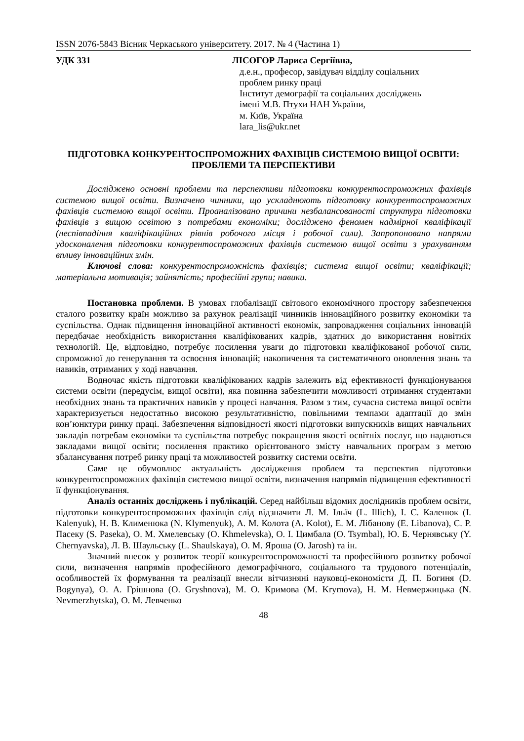ISSN 2076-5843 Вісник Черкаського університету. 2017. № 4 (Частина 1)
УДК 331 ЛІСОГОР Лариса Сергіївна,
д.е.н., професор, завідувач відділу соціальних
проблем ринку праці
Інститут демографії та соціальних досліджень
імені М.В. Птухи НАН України,
м. Київ, Україна
lara_lis@ukr.net
ПІДГОТОВКА КОНКУРЕНТОСПРОМОЖНИХ ФАХІВЦІВ СИСТЕМОЮ ВИЩОЇ ОСВІТИ: ПРОБЛЕМИ ТА ПЕРСПЕКТИВИ
Досліджено основні проблеми та перспективи підготовки конкурентоспроможних фахівців системою вищої освіти. Визначено чинники, що ускладнюють підготовку конкурентоспроможних фахівців системою вищої освіти. Проаналізовано причини незбалансованості структури підготовки фахівців з вищою освітою з потребами економіки; досліджено феномен надмірної кваліфікації (неспівпадіння кваліфікаційних рівнів робочого місця і робочої сили). Запропоновано напрями удосконалення підготовки конкурентоспроможних фахівців системою вищої освіти з урахуванням впливу інноваційних змін.
Ключові слова: конкурентоспроможність фахівців; система вищої освіти; кваліфікації; матеріальна мотивація; зайнятість; професійні групи; навики.
Постановка проблеми. В умовах глобалізації світового економічного простору забезпечення сталого розвитку країн можливо за рахунок реалізації чинників інноваційного розвитку економіки та суспільства. Однак підвищення інноваційної активності економік, запровадження соціальних інновацій передбачає необхідність використання кваліфікованих кадрів, здатних до використання новітніх технологій. Це, відповідно, потребує посилення уваги до підготовки кваліфікованої робочої сили, спроможної до генерування та освоєння інновацій; накопичення та систематичного оновлення знань та навиків, отриманих у ході навчання.
Водночас якість підготовки кваліфікованих кадрів залежить від ефективності функціонування системи освіти (передусім, вищої освіти), яка повинна забезпечити можливості отримання студентами необхідних знань та практичних навиків у процесі навчання. Разом з тим, сучасна система вищої освіти характеризується недостатньо високою результативністю, повільними темпами адаптації до змін кон’юнктури ринку праці. Забезпечення відповідності якості підготовки випускників вищих навчальних закладів потребам економіки та суспільства потребує покращення якості освітніх послуг, що надаються закладами вищої освіти; посилення практико орієнтованого змісту навчальних програм з метою збалансування потреб ринку праці та можливостей розвитку системи освіти.
Саме це обумовлює актуальність дослідження проблем та перспектив підготовки конкурентоспроможних фахівців системою вищої освіти, визначення напрямів підвищення ефективності її функціонування.
Аналіз останніх досліджень і публікацій. Серед найбільш відомих дослідників проблем освіти, підготовки конкурентоспроможних фахівців слід відзначити Л. М. Ільїч (L. Illich), І. С. Каленюк (I. Kalenyuk), Н. В. Клименюка (N. Klymenyuk), А. М. Колота (A. Kolot), Е. М. Лібанову (E. Libanova), С. Р. Пасеку (S. Paseka), О. М. Хмелевську (O. Khmelevska), О. І. Цимбала (O. Tsymbal), Ю. Б. Чернявську (Y. Chernyavska), Л. В. Шаульську (L. Shaulskaya), О. М. Яроша (O. Jarosh) та ін.
Значний внесок у розвиток теорії конкурентоспроможності та професійного розвитку робочої сили, визначення напрямів професійного демографічного, соціального та трудового потенціалів, особливостей їх формування та реалізації внесли вітчизняні науковці-економісти Д. П. Богиня (D. Bogynya), О. А. Грішнова (O. Gryshnova), М. О. Кримова (M. Krymova), Н. М. Невмержицька (N. Nevmerzhytska), О. М. Левченко
48